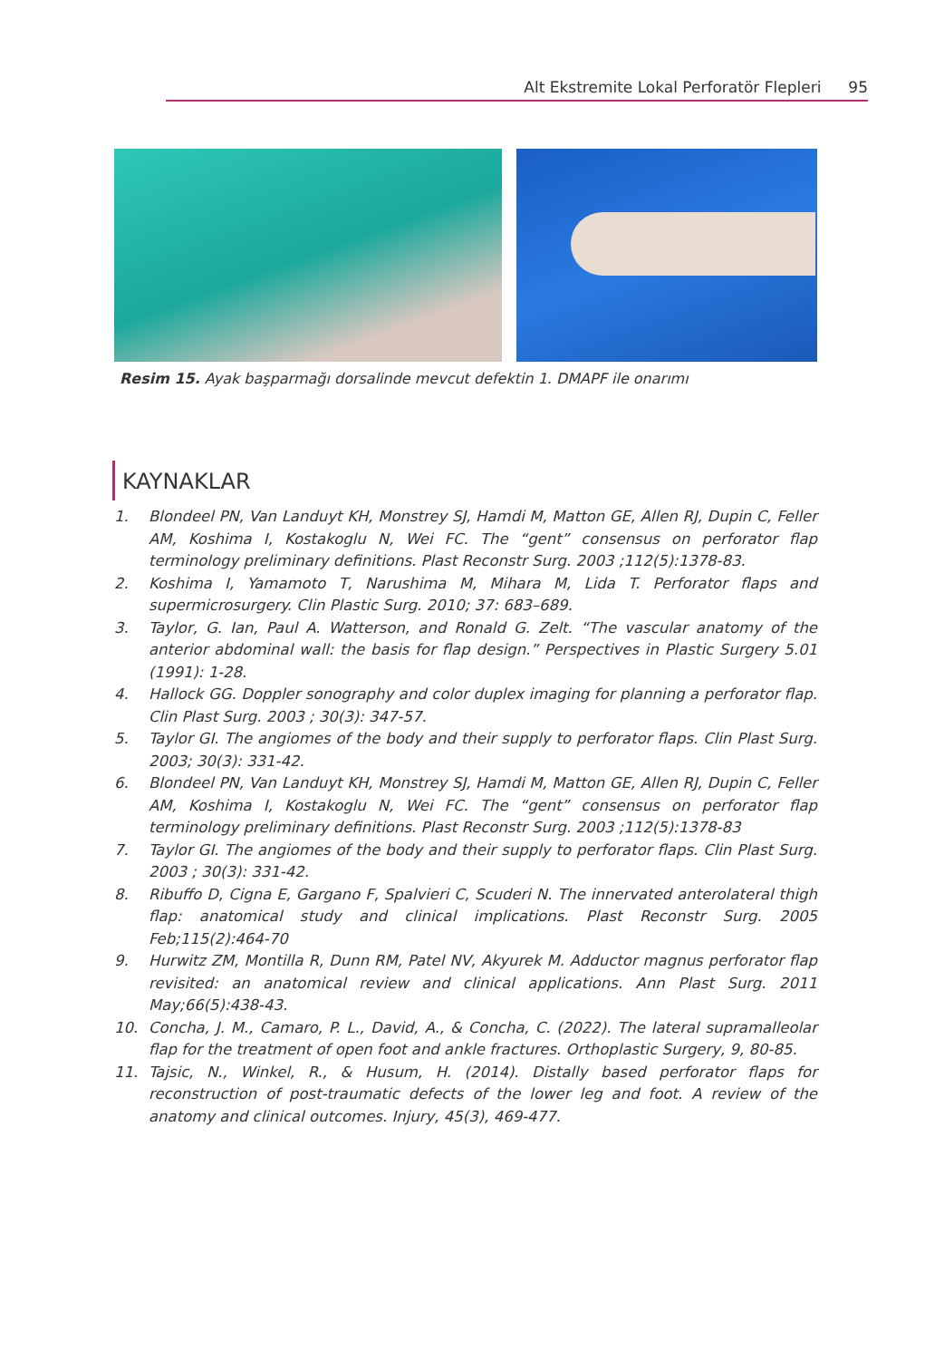Alt Ekstremite Lokal Perforatör Flepleri 95
Resim 15. Ayak başparmağı dorsalinde mevcut defektin 1. DMAPF ile onarımı
KAYNAKLAR
1. Blondeel PN, Van Landuyt KH, Monstrey SJ, Hamdi M, Matton GE, Allen RJ, Dupin C, Feller AM, Koshima I, Kostakoglu N, Wei FC. The “gent” consensus on perforator flap terminology preliminary definitions. Plast Reconstr Surg. 2003 ;112(5):1378-83.
2. Koshima I, Yamamoto T, Narushima M, Mihara M, Lida T. Perforator flaps and supermicrosurgery. Clin Plastic Surg. 2010; 37: 683–689.
3. Taylor, G. Ian, Paul A. Watterson, and Ronald G. Zelt. “The vascular anatomy of the anterior abdominal wall: the basis for flap design.” Perspectives in Plastic Surgery 5.01 (1991): 1-28.
4. Hallock GG. Doppler sonography and color duplex imaging for planning a perforator flap. Clin Plast Surg. 2003 ; 30(3): 347-57.
5. Taylor GI. The angiomes of the body and their supply to perforator flaps. Clin Plast Surg. 2003; 30(3): 331-42.
6. Blondeel PN, Van Landuyt KH, Monstrey SJ, Hamdi M, Matton GE, Allen RJ, Dupin C, Feller AM, Koshima I, Kostakoglu N, Wei FC. The “gent” consensus on perforator flap terminology preliminary definitions. Plast Reconstr Surg. 2003 ;112(5):1378-83
7. Taylor GI. The angiomes of the body and their supply to perforator flaps. Clin Plast Surg. 2003 ; 30(3): 331-42.
8. Ribuffo D, Cigna E, Gargano F, Spalvieri C, Scuderi N. The innervated anterolateral thigh flap: anatomical study and clinical implications. Plast Reconstr Surg. 2005 Feb;115(2):464-70
9. Hurwitz ZM, Montilla R, Dunn RM, Patel NV, Akyurek M. Adductor magnus perforator flap revisited: an anatomical review and clinical applications. Ann Plast Surg. 2011 May;66(5):438-43.
10. Concha, J. M., Camaro, P. L., David, A., & Concha, C. (2022). The lateral supramalleolar flap for the treatment of open foot and ankle fractures. Orthoplastic Surgery, 9, 80-85.
11. Tajsic, N., Winkel, R., & Husum, H. (2014). Distally based perforator flaps for reconstruction of post-traumatic defects of the lower leg and foot. A review of the anatomy and clinical outcomes. Injury, 45(3), 469-477.